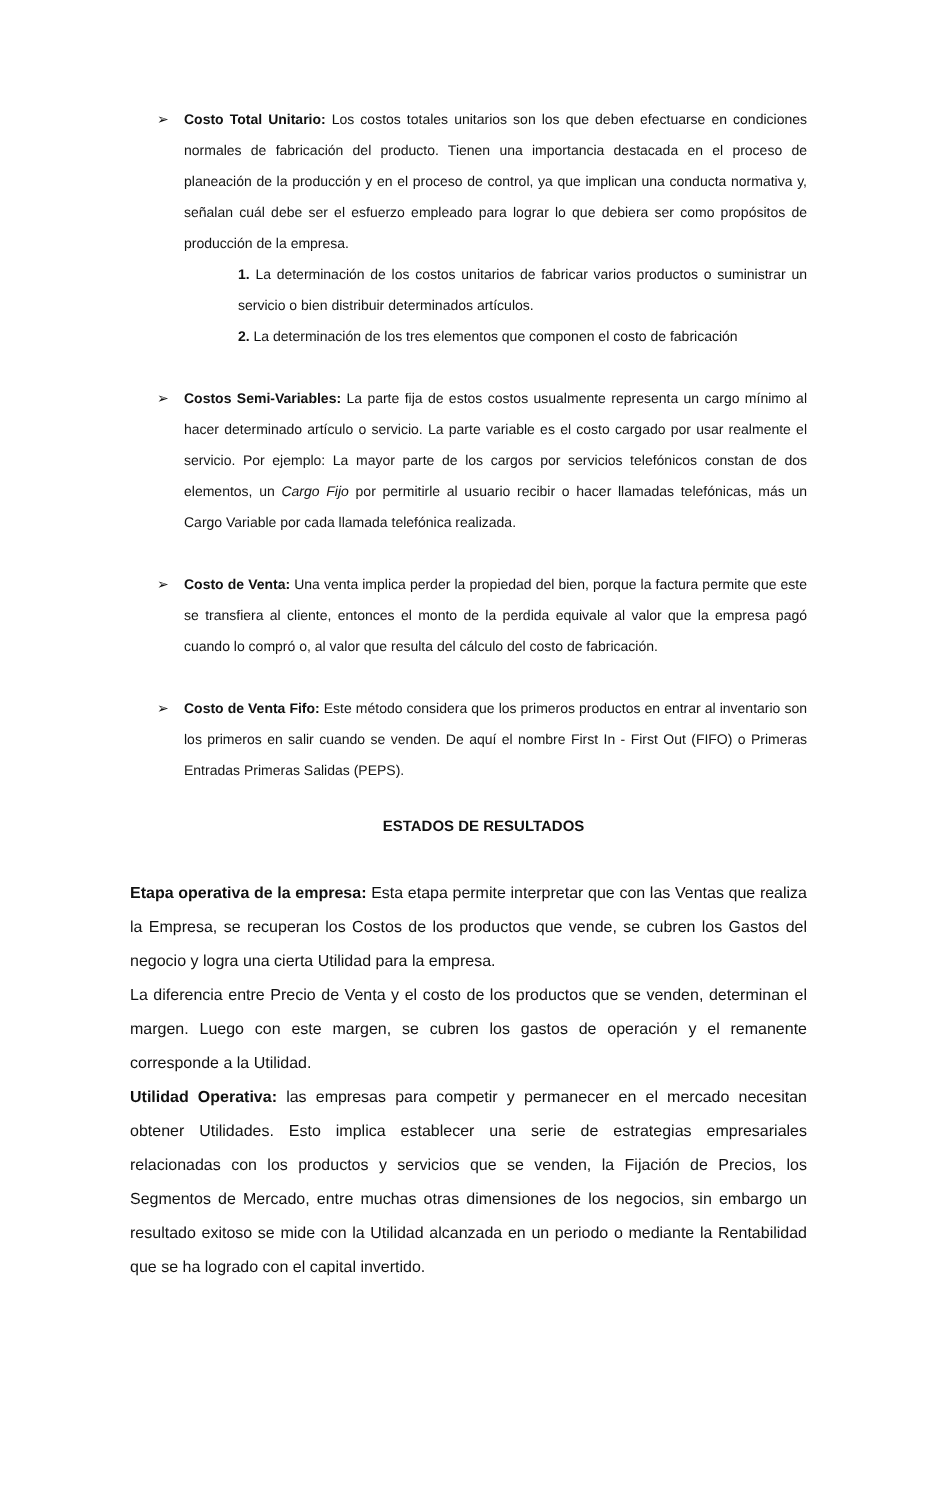➢ Costo Total Unitario: Los costos totales unitarios son los que deben efectuarse en condiciones normales de fabricación del producto. Tienen una importancia destacada en el proceso de planeación de la producción y en el proceso de control, ya que implican una conducta normativa y, señalan cuál debe ser el esfuerzo empleado para lograr lo que debiera ser como propósitos de producción de la empresa.
1. La determinación de los costos unitarios de fabricar varios productos o suministrar un servicio o bien distribuir determinados artículos.
2. La determinación de los tres elementos que componen el costo de fabricación
➢ Costos Semi-Variables: La parte fija de estos costos usualmente representa un cargo mínimo al hacer determinado artículo o servicio. La parte variable es el costo cargado por usar realmente el servicio. Por ejemplo: La mayor parte de los cargos por servicios telefónicos constan de dos elementos, un Cargo Fijo por permitirle al usuario recibir o hacer llamadas telefónicas, más un Cargo Variable por cada llamada telefónica realizada.
➢ Costo de Venta: Una venta implica perder la propiedad del bien, porque la factura permite que este se transfiera al cliente, entonces el monto de la perdida equivale al valor que la empresa pagó cuando lo compró o, al valor que resulta del cálculo del costo de fabricación.
➢ Costo de Venta Fifo: Este método considera que los primeros productos en entrar al inventario son los primeros en salir cuando se venden. De aquí el nombre First In - First Out (FIFO) o Primeras Entradas Primeras Salidas (PEPS).
ESTADOS DE RESULTADOS
Etapa operativa de la empresa: Esta etapa permite interpretar que con las Ventas que realiza la Empresa, se recuperan los Costos de los productos que vende, se cubren los Gastos del negocio y logra una cierta Utilidad para la empresa.
La diferencia entre Precio de Venta y el costo de los productos que se venden, determinan el margen. Luego con este margen, se cubren los gastos de operación y el remanente corresponde a la Utilidad.
Utilidad Operativa: las empresas para competir y permanecer en el mercado necesitan obtener Utilidades. Esto implica establecer una serie de estrategias empresariales relacionadas con los productos y servicios que se venden, la Fijación de Precios, los Segmentos de Mercado, entre muchas otras dimensiones de los negocios, sin embargo un resultado exitoso se mide con la Utilidad alcanzada en un periodo o mediante la Rentabilidad que se ha logrado con el capital invertido.